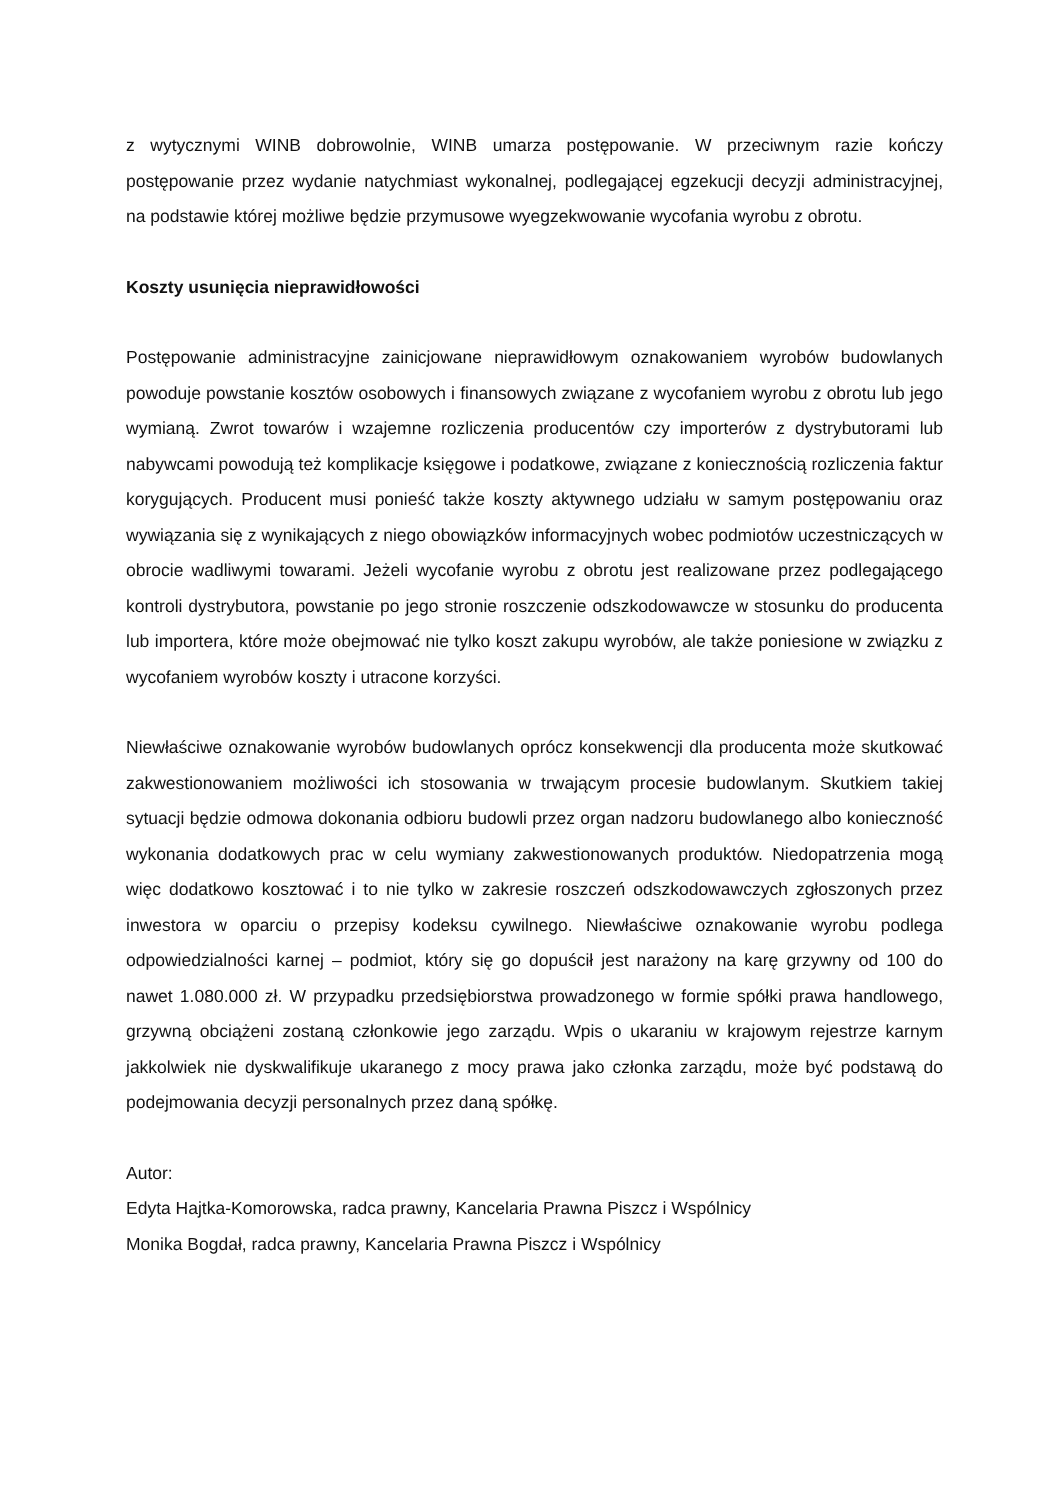z wytycznymi WINB dobrowolnie, WINB umarza postępowanie. W przeciwnym razie kończy postępowanie przez wydanie natychmiast wykonalnej, podlegającej egzekucji decyzji administracyjnej, na podstawie której możliwe będzie przymusowe wyegzekwowanie wycofania wyrobu z obrotu.
Koszty usunięcia nieprawidłowości
Postępowanie administracyjne zainicjowane nieprawidłowym oznakowaniem wyrobów budowlanych powoduje powstanie kosztów osobowych i finansowych związane z wycofaniem wyrobu z obrotu lub jego wymianą. Zwrot towarów i wzajemne rozliczenia producentów czy importerów z dystrybutorami lub nabywcami powodują też komplikacje księgowe i podatkowe, związane z koniecznością rozliczenia faktur korygujących. Producent musi ponieść także koszty aktywnego udziału w samym postępowaniu oraz wywiązania się z wynikających z niego obowiązków informacyjnych wobec podmiotów uczestniczących w obrocie wadliwymi towarami. Jeżeli wycofanie wyrobu z obrotu jest realizowane przez podlegającego kontroli dystrybutora, powstanie po jego stronie roszczenie odszkodowawcze w stosunku do producenta lub importera, które może obejmować nie tylko koszt zakupu wyrobów, ale także poniesione w związku z wycofaniem wyrobów koszty i utracone korzyści.
Niewłaściwe oznakowanie wyrobów budowlanych oprócz konsekwencji dla producenta może skutkować zakwestionowaniem możliwości ich stosowania w trwającym procesie budowlanym. Skutkiem takiej sytuacji będzie odmowa dokonania odbioru budowli przez organ nadzoru budowlanego albo konieczność wykonania dodatkowych prac w celu wymiany zakwestionowanych produktów. Niedopatrzenia mogą więc dodatkowo kosztować i to nie tylko w zakresie roszczeń odszkodowawczych zgłoszonych przez inwestora w oparciu o przepisy kodeksu cywilnego. Niewłaściwe oznakowanie wyrobu podlega odpowiedzialności karnej – podmiot, który się go dopuścił jest narażony na karę grzywny od 100 do nawet 1.080.000 zł. W przypadku przedsiębiorstwa prowadzonego w formie spółki prawa handlowego, grzywną obciążeni zostaną członkowie jego zarządu. Wpis o ukaraniu w krajowym rejestrze karnym jakkolwiek nie dyskwalifikuje ukaranego z mocy prawa jako członka zarządu, może być podstawą do podejmowania decyzji personalnych przez daną spółkę.
Autor:
Edyta Hajtka-Komorowska, radca prawny, Kancelaria Prawna Piszcz i Wspólnicy
Monika Bogdał, radca prawny, Kancelaria Prawna Piszcz i Wspólnicy